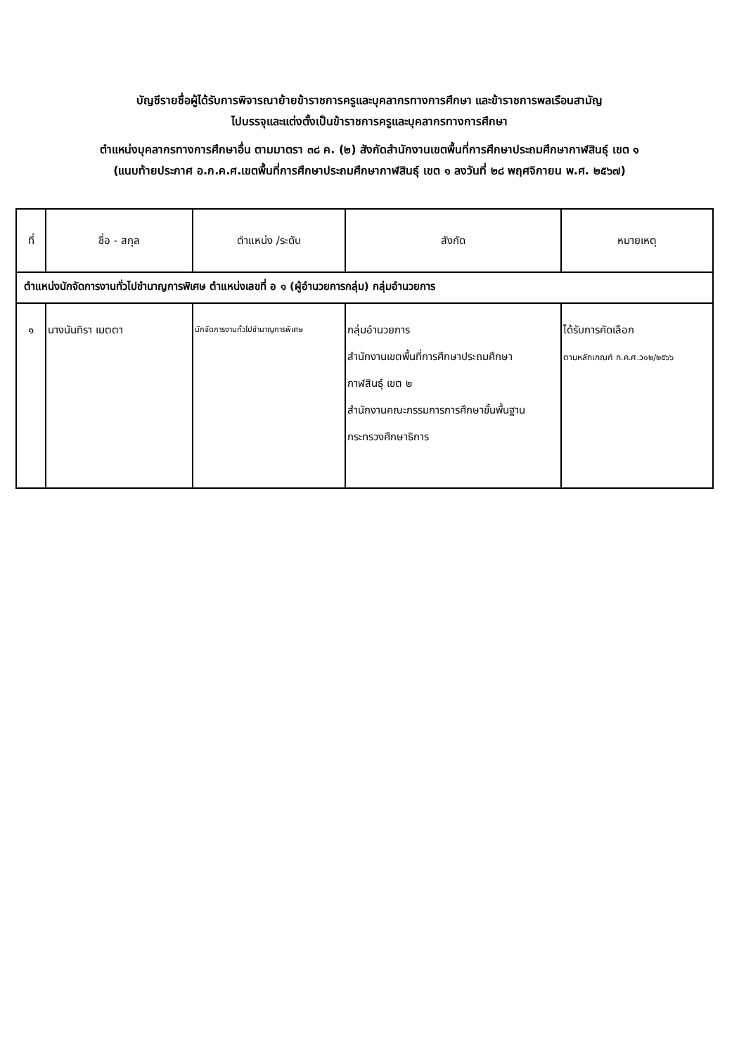บัญชีรายชื่อผู้ได้รับการพิจารณาย้ายข้าราชการครูและบุคลากรทางการศึกษา และข้าราชการพลเรือนสามัญ
ไปบรรจุและแต่งตั้งเป็นข้าราชการครูและบุคลากรทางการศึกษา
ตำแหน่งบุคลากรทางการศึกษาอื่น ตามมาตรา ๓๘ ค. (๒) สังกัดสำนักงานเขตพื้นที่การศึกษาประถมศึกษากาฬสินธุ์ เขต ๑
(แนบท้ายประกาศ อ.ก.ค.ศ.เขตพื้นที่การศึกษาประถมศึกษากาฬสินธุ์ เขต ๑ ลงวันที่ ๒๘ พฤศจิกายน พ.ศ. ๒๕๖๗)
| ที่ | ชื่อ - สกุล | ตำแหน่ง /ระดับ | สังกัด | หมายเหตุ |
| --- | --- | --- | --- | --- |
| ตำแหน่งนักจัดการงานทั่วไปชำนาญการพิเศษ ตำแหน่งเลขที่ อ ๑ (ผู้อำนวยการกลุ่ม) กลุ่มอำนวยการ | | | | |
| ๑ | นางนันทิรา เมตตา | นักจัดการงานทั่วไปชำนาญการพิเศษ | กลุ่มอำนวยการ สำนักงานเขตพื้นที่การศึกษาประถมศึกษา กาฬสินธุ์ เขต ๒ สำนักงานคณะกรรมการการศึกษาขั้นพื้นฐาน กระทรวงศึกษาธิการ | ได้รับการคัดเลือก ตามหลักเกณฑ์ ก.ค.ศ.ว๑๒/๒๕๖๖ |